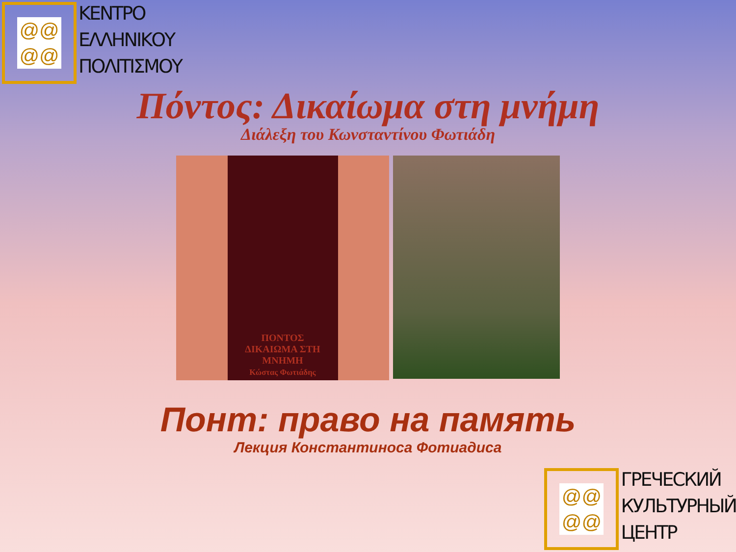@@
@@
ΚΕΝΤΡΟ
ΕΛΛΗΝΙΚΟΥ
ΠΟΛΙΤΙΣΜΟΥ
Πόντος: Δικαίωμα στη μνήμη
Διάλεξη του Κωνσταντίνου Φωτιάδη
ΠΟΝΤΟΣ
ΔΙΚΑΙΩΜΑ ΣΤΗ ΜΝΗΜΗ
Κώστας Φωτιάδης
Понт: право на память
Лекция Константиноса Фотиадиса
@@
@@
ГРЕЧЕСКИЙ
КУЛЬТУРНЫЙ
ЦЕНТР